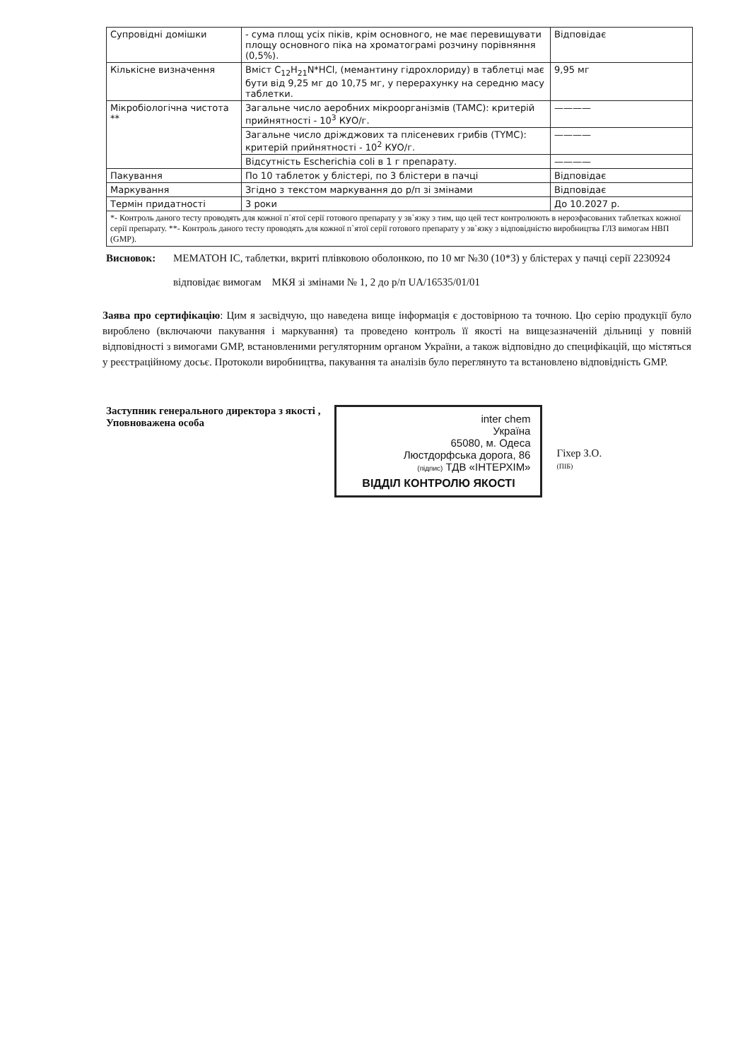| Супровідні домішки | - сума площ усіх піків, крім основного, не має перевищувати площу основного піка на хроматограмі розчину порівняння (0,5%). | Відповідає |
| Кількісне визначення | Вміст C<sub>12</sub>H<sub>21</sub>N*HCl, (мемантину гідрохлориду) в таблетці має бути від 9,25 мг до 10,75 мг, у перерахунку на середню масу таблетки. | 9,95 мг |
| Мікробіологічна чистота ** | Загальне число аеробних мікроорганізмів (ТАМС): критерій прийнятності - 10<sup>3</sup> КУО/г. | ———— |
| | Загальне число дріжджових та плісеневих грибів (TYMC): критерій прийнятності - 10<sup>2</sup> КУО/г. | ———— |
| | Відсутність Escherichia coli в 1 г препарату. | ———— |
| Пакування | По 10 таблеток у блістері, по 3 блістери в пачці | Відповідає |
| Маркування | Згідно з текстом маркування до р/п зі змінами | Відповідає |
| Термін придатності | 3 роки | До 10.2027 р. |
| *- Контроль даного тесту проводять для кожної п`ятої серії готового препарату у зв`язку з тим, що цей тест контролюють в нерозфасованих таблетках кожної серії препарату. **- Контроль даного тесту проводять для кожної п`ятої серії готового препарату у зв`язку з відповідністю виробництва ГЛЗ вимогам НВП (GMP). | | |
Висновок: МЕМАТОН ІС, таблетки, вкриті плівковою оболонкою, по 10 мг №30 (10*3) у блістерах у пачці серії 2230924
відповідає вимогам МКЯ зі змінами № 1, 2 до р/п UA/16535/01/01
Заява про сертифікацію: Цим я засвідчую, що наведена вище інформація є достовірною та точною. Цю серію продукції було вироблено (включаючи пакування і маркування) та проведено контроль її якості на вищезазначеній дільниці у повній відповідності з вимогами GMP, встановленими регуляторним органом України, а також відповідно до специфікацій, що містяться у реєстраційному досьє. Протоколи виробництва, пакування та аналізів було переглянуто та встановлено відповідність GMP.
Заступник генерального директора з якості ,
Уповноважена особа
inter chem
Україна
65080, м. Одеса
Люстдорфська дорога, 86
(підпис) ТДВ «ІНТЕРХІМ»
ВІДДІЛ КОНТРОЛЮ ЯКОСТІ
Гіхер З.О.
(ПІБ)